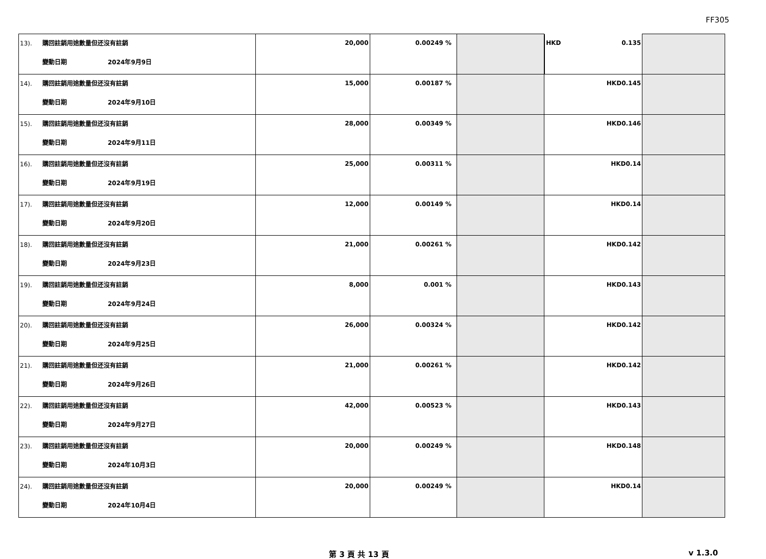FF305
| 13). 購回註銷用途數量但还沒有註銷 變動日期 2024年9月9日 | 20,000 | 0.00249 % | | HKD 0.135 | |
| 14). 購回註銷用途數量但还沒有註銷 變動日期 2024年9月10日 | 15,000 | 0.00187 % | | HKD 0.145 | |
| 15). 購回註銷用途數量但还沒有註銷 變動日期 2024年9月11日 | 28,000 | 0.00349 % | | HKD 0.146 | |
| 16). 購回註銷用途數量但还沒有註銷 變動日期 2024年9月19日 | 25,000 | 0.00311 % | | HKD 0.14 | |
| 17). 購回註銷用途數量但还沒有註銷 變動日期 2024年9月20日 | 12,000 | 0.00149 % | | HKD 0.14 | |
| 18). 購回註銷用途數量但还沒有註銷 變動日期 2024年9月23日 | 21,000 | 0.00261 % | | HKD 0.142 | |
| 19). 購回註銷用途數量但还沒有註銷 變動日期 2024年9月24日 | 8,000 | 0.001 % | | HKD 0.143 | |
| 20). 購回註銷用途數量但还沒有註銷 變動日期 2024年9月25日 | 26,000 | 0.00324 % | | HKD 0.142 | |
| 21). 購回註銷用途數量但还沒有註銷 變動日期 2024年9月26日 | 21,000 | 0.00261 % | | HKD 0.142 | |
| 22). 購回註銷用途數量但还沒有註銷 變動日期 2024年9月27日 | 42,000 | 0.00523 % | | HKD 0.143 | |
| 23). 購回註銷用途數量但还沒有註銷 變動日期 2024年10月3日 | 20,000 | 0.00249 % | | HKD 0.148 | |
| 24). 購回註銷用途數量但还沒有註銷 變動日期 2024年10月4日 | 20,000 | 0.00249 % | | HKD 0.14 | |
第 3 頁 共 13 頁 v 1.3.0